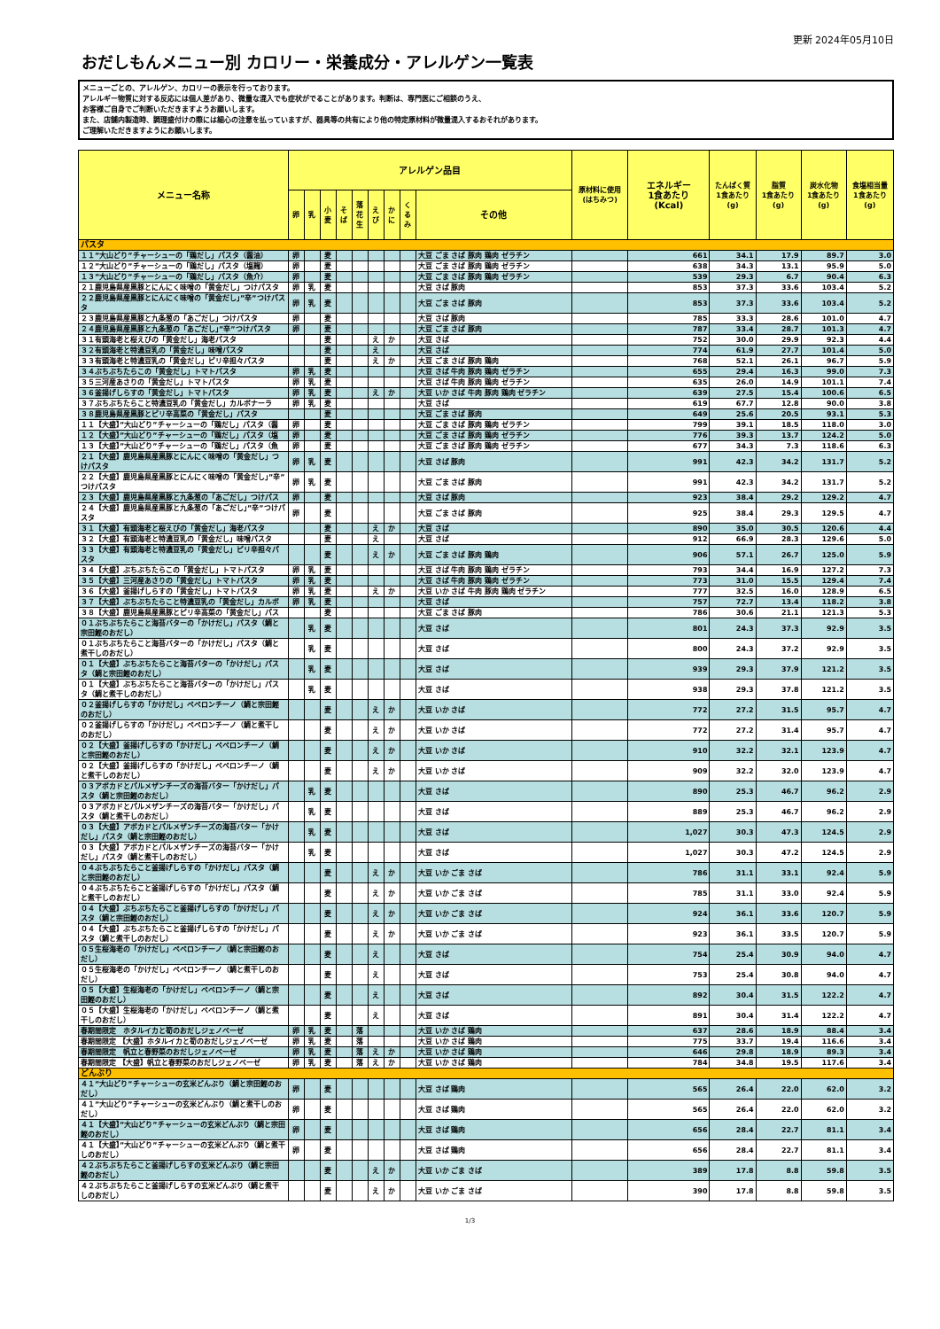更新 2024年05月10日
おだしもんメニュー別 カロリー・栄養成分・アレルゲン一覧表
メニューごとの、アレルゲン、カロリーの表示を行っております。
アレルギー物質に対する反応には個人差があり、微量な混入でも症状がでることがあります。判断は、専門医にご相談のうえ、
お客様ご自身でご判断いただきますようお願いします。
また、店舗内製造時、調理盛付けの際には細心の注意を払っていますが、器具等の共有により他の特定原材料が微量混入するおそれがあります。
ご理解いただきますようにお願いします。
| メニュー名称 | アレルゲン品目 | | | | | | | | | 原材料に使用 (はちみつ) | エネルギー 1食あたり (Kcal) | たんぱく質 1食あたり (g) | 脂質 1食あたり (g) | 炭水化物 1食あたり (g) | 食塩相当量 1食あたり (g) |
| --- | --- | --- | --- | --- | --- | --- | --- | --- | --- | --- | --- | --- | --- | --- | --- |
| | 卵 | 乳 | 小 麦 | そ ば | 落 花 生 | え び | か に | く る み | その他 | | | | | | |
| パスタ | | | | | | | | | | | | | | | |
| １１”大山どり”チャーシューの「鶏だし」パスタ（醤油） | 卵 | | 麦 | | | | | | 大豆 ごま さば 豚肉 鶏肉 ゼラチン | | 661 | 34.1 | 17.9 | 89.7 | 3.0 |
| １２”大山どり”チャーシューの「鶏だし」パスタ（塩麹） | 卵 | | 麦 | | | | | | 大豆 ごま さば 豚肉 鶏肉 ゼラチン | | 638 | 34.3 | 13.1 | 95.9 | 5.0 |
| １３”大山どり”チャーシューの「鶏だし」パスタ（魚介） | 卵 | | 麦 | | | | | | 大豆 ごま さば 豚肉 鶏肉 ゼラチン | | 539 | 29.3 | 6.7 | 90.4 | 6.3 |
| ２１鹿児島県産黒豚とにんにく味噌の「黄金だし」つけパスタ | 卵 | 乳 | 麦 | | | | | | 大豆 さば 豚肉 | | 853 | 37.3 | 33.6 | 103.4 | 5.2 |
| ２２鹿児島県産黒豚とにんにく味噌の「黄金だし」”辛”つけパスタ | 卵 | 乳 | 麦 | | | | | | 大豆 ごま さば 豚肉 | | 853 | 37.3 | 33.6 | 103.4 | 5.2 |
| ２３鹿児島県産黒豚と九条葱の「あごだし」つけパスタ | 卵 | | 麦 | | | | | | 大豆 さば 豚肉 | | 785 | 33.3 | 28.6 | 101.0 | 4.7 |
| ２４鹿児島県産黒豚と九条葱の「あごだし」”辛”つけパスタ | 卵 | | 麦 | | | | | | 大豆 ごま さば 豚肉 | | 787 | 33.4 | 28.7 | 101.3 | 4.7 |
| ３１有頭海老と桜えびの「黄金だし」海老パスタ | | | 麦 | | | え | か | | 大豆 さば | | 752 | 30.0 | 29.9 | 92.3 | 4.4 |
| ３２有頭海老と特濃豆乳の「黄金だし」味噌パスタ | | | 麦 | | | え | | | 大豆 さば | | 774 | 61.9 | 27.7 | 101.4 | 5.0 |
| ３３有頭海老と特濃豆乳の「黄金だし」ピリ辛担々パスタ | | | 麦 | | | え | か | | 大豆 ごま さば 豚肉 鶏肉 | | 768 | 52.1 | 26.1 | 96.7 | 5.9 |
| ３４ぶちぶちたらこの「黄金だし」トマトパスタ | 卵 | 乳 | 麦 | | | | | | 大豆 さば 牛肉 豚肉 鶏肉 ゼラチン | | 655 | 29.4 | 16.3 | 99.0 | 7.3 |
| ３５三河産あさりの「黄金だし」トマトパスタ | 卵 | 乳 | 麦 | | | | | | 大豆 さば 牛肉 豚肉 鶏肉 ゼラチン | | 635 | 26.0 | 14.9 | 101.1 | 7.4 |
| ３６釜揚げしらすの「黄金だし」トマトパスタ | 卵 | 乳 | 麦 | | | え | か | | 大豆 いか さば 牛肉 豚肉 鶏肉 ゼラチン | | 639 | 27.5 | 15.4 | 100.6 | 6.5 |
| ３７ぶちぶちたらこと特濃豆乳の「黄金だし」カルボナーラ | 卵 | 乳 | 麦 | | | | | | 大豆 さば | | 619 | 67.7 | 12.8 | 90.0 | 3.8 |
| ３８鹿児島県産黒豚とピリ辛高菜の「黄金だし」パスタ | | | 麦 | | | | | | 大豆 ごま さば 豚肉 | | 649 | 25.6 | 20.5 | 93.1 | 5.3 |
| １１【大盛】”大山どり”チャーシューの「鶏だし」パスタ（醤 | 卵 | | 麦 | | | | | | 大豆 ごま さば 豚肉 鶏肉 ゼラチン | | 799 | 39.1 | 18.5 | 118.0 | 3.0 |
| １２【大盛】”大山どり”チャーシューの「鶏だし」パスタ（塩 | 卵 | | 麦 | | | | | | 大豆 ごま さば 豚肉 鶏肉 ゼラチン | | 776 | 39.3 | 13.7 | 124.2 | 5.0 |
| １３【大盛】”大山どり”チャーシューの「鶏だし」パスタ（魚 | 卵 | | 麦 | | | | | | 大豆 ごま さば 豚肉 鶏肉 ゼラチン | | 677 | 34.3 | 7.3 | 118.6 | 6.3 |
| ２１【大盛】鹿児島県産黒豚とにんにく味噌の「黄金だし」つけパスタ | 卵 | 乳 | 麦 | | | | | | 大豆 さば 豚肉 | | 991 | 42.3 | 34.2 | 131.7 | 5.2 |
| ２２【大盛】鹿児島県産黒豚とにんにく味噌の「黄金だし」”辛”つけパスタ | 卵 | 乳 | 麦 | | | | | | 大豆 ごま さば 豚肉 | | 991 | 42.3 | 34.2 | 131.7 | 5.2 |
| ２３【大盛】鹿児島県産黒豚と九条葱の「あごだし」つけパス | 卵 | | 麦 | | | | | | 大豆 さば 豚肉 | | 923 | 38.4 | 29.2 | 129.2 | 4.7 |
| ２４【大盛】鹿児島県産黒豚と九条葱の「あごだし」”辛”つけパスタ | 卵 | | 麦 | | | | | | 大豆 ごま さば 豚肉 | | 925 | 38.4 | 29.3 | 129.5 | 4.7 |
| ３１【大盛】有頭海老と桜えびの「黄金だし」海老パスタ | | | 麦 | | | え | か | | 大豆 さば | | 890 | 35.0 | 30.5 | 120.6 | 4.4 |
| ３２【大盛】有頭海老と特濃豆乳の「黄金だし」味噌パスタ | | | 麦 | | | え | | | 大豆 さば | | 912 | 66.9 | 28.3 | 129.6 | 5.0 |
| ３３【大盛】有頭海老と特濃豆乳の「黄金だし」ピリ辛担々パスタ | | | 麦 | | | え | か | | 大豆 ごま さば 豚肉 鶏肉 | | 906 | 57.1 | 26.7 | 125.0 | 5.9 |
| ３４【大盛】ぶちぶちたらこの「黄金だし」トマトパスタ | 卵 | 乳 | 麦 | | | | | | 大豆 さば 牛肉 豚肉 鶏肉 ゼラチン | | 793 | 34.4 | 16.9 | 127.2 | 7.3 |
| ３５【大盛】三河産あさりの「黄金だし」トマトパスタ | 卵 | 乳 | 麦 | | | | | | 大豆 さば 牛肉 豚肉 鶏肉 ゼラチン | | 773 | 31.0 | 15.5 | 129.4 | 7.4 |
| ３６【大盛】釜揚げしらすの「黄金だし」トマトパスタ | 卵 | 乳 | 麦 | | | え | か | | 大豆 いか さば 牛肉 豚肉 鶏肉 ゼラチン | | 777 | 32.5 | 16.0 | 128.9 | 6.5 |
| ３７【大盛】ぶちぶちたらこと特濃豆乳の「黄金だし」カルボ | 卵 | 乳 | 麦 | | | | | | 大豆 さば | | 757 | 72.7 | 13.4 | 118.2 | 3.8 |
| ３８【大盛】鹿児島県産黒豚とピリ辛高菜の「黄金だし」パス | | | 麦 | | | | | | 大豆 ごま さば 豚肉 | | 786 | 30.6 | 21.1 | 121.3 | 5.3 |
| ０１ぶちぶちたらこと海苔バターの「かけだし」パスタ（鯛と宗田鰹のおだし） | | 乳 | 麦 | | | | | | 大豆 さば | | 801 | 24.3 | 37.3 | 92.9 | 3.5 |
| ０１ぶちぶちたらこと海苔バターの「かけだし」パスタ（鯛と煮干しのおだし） | | 乳 | 麦 | | | | | | 大豆 さば | | 800 | 24.3 | 37.2 | 92.9 | 3.5 |
| ０１【大盛】ぶちぶちたらこと海苔バターの「かけだし」パスタ（鯛と宗田鰹のおだし） | | 乳 | 麦 | | | | | | 大豆 さば | | 939 | 29.3 | 37.9 | 121.2 | 3.5 |
| ０１【大盛】ぶちぶちたらこと海苔バターの「かけだし」パスタ（鯛と煮干しのおだし） | | 乳 | 麦 | | | | | | 大豆 さば | | 938 | 29.3 | 37.8 | 121.2 | 3.5 |
| ０２釜揚げしらすの「かけだし」ペペロンチーノ（鯛と宗田鰹のおだし） | | | 麦 | | | え | か | | 大豆 いか さば | | 772 | 27.2 | 31.5 | 95.7 | 4.7 |
| ０２釜揚げしらすの「かけだし」ペペロンチーノ（鯛と煮干しのおだし） | | | 麦 | | | え | か | | 大豆 いか さば | | 772 | 27.2 | 31.4 | 95.7 | 4.7 |
| ０２【大盛】釜揚げしらすの「かけだし」ペペロンチーノ（鯛と宗田鰹のおだし） | | | 麦 | | | え | か | | 大豆 いか さば | | 910 | 32.2 | 32.1 | 123.9 | 4.7 |
| ０２【大盛】釜揚げしらすの「かけだし」ペペロンチーノ（鯛と煮干しのおだし） | | | 麦 | | | え | か | | 大豆 いか さば | | 909 | 32.2 | 32.0 | 123.9 | 4.7 |
| ０３アボカドとパルメザンチーズの海苔バター「かけだし」パスタ（鯛と宗田鰹のおだし） | | 乳 | 麦 | | | | | | 大豆 さば | | 890 | 25.3 | 46.7 | 96.2 | 2.9 |
| ０３アボカドとパルメザンチーズの海苔バター「かけだし」パスタ（鯛と煮干しのおだし） | | 乳 | 麦 | | | | | | 大豆 さば | | 889 | 25.3 | 46.7 | 96.2 | 2.9 |
| ０３【大盛】アボカドとパルメザンチーズの海苔バター「かけだし」パスタ（鯛と宗田鰹のおだし） | | 乳 | 麦 | | | | | | 大豆 さば | | 1,027 | 30.3 | 47.3 | 124.5 | 2.9 |
| ０３【大盛】アボカドとパルメザンチーズの海苔バター「かけだし」パスタ（鯛と煮干しのおだし） | | 乳 | 麦 | | | | | | 大豆 さば | | 1,027 | 30.3 | 47.2 | 124.5 | 2.9 |
| ０４ぶちぶちたらこと釜揚げしらすの「かけだし」パスタ（鯛と宗田鰹のおだし） | | | 麦 | | | え | か | | 大豆 いか ごま さば | | 786 | 31.1 | 33.1 | 92.4 | 5.9 |
| ０４ぶちぶちたらこと釜揚げしらすの「かけだし」パスタ（鯛と煮干しのおだし） | | | 麦 | | | え | か | | 大豆 いか ごま さば | | 785 | 31.1 | 33.0 | 92.4 | 5.9 |
| ０４【大盛】ぶちぶちたらこと釜揚げしらすの「かけだし」パスタ（鯛と宗田鰹のおだし） | | | 麦 | | | え | か | | 大豆 いか ごま さば | | 924 | 36.1 | 33.6 | 120.7 | 5.9 |
| ０４【大盛】ぶちぶちたらこと釜揚げしらすの「かけだし」パスタ（鯛と煮干しのおだし） | | | 麦 | | | え | か | | 大豆 いか ごま さば | | 923 | 36.1 | 33.5 | 120.7 | 5.9 |
| ０５生桜海老の「かけだし」ペペロンチーノ（鯛と宗田鰹のおだし） | | | 麦 | | | え | | | 大豆 さば | | 754 | 25.4 | 30.9 | 94.0 | 4.7 |
| ０５生桜海老の「かけだし」ペペロンチーノ（鯛と煮干しのおだし） | | | 麦 | | | え | | | 大豆 さば | | 753 | 25.4 | 30.8 | 94.0 | 4.7 |
| ０５【大盛】生桜海老の「かけだし」ペペロンチーノ（鯛と宗田鰹のおだし） | | | 麦 | | | え | | | 大豆 さば | | 892 | 30.4 | 31.5 | 122.2 | 4.7 |
| ０５【大盛】生桜海老の「かけだし」ペペロンチーノ（鯛と煮干しのおだし） | | | 麦 | | | え | | | 大豆 さば | | 891 | 30.4 | 31.4 | 122.2 | 4.7 |
| 春期間限定 ホタルイカと筍のおだしジェノベーゼ | 卵 | 乳 | 麦 | | 落 | | | | 大豆 いか さば 鶏肉 | | 637 | 28.6 | 18.9 | 88.4 | 3.4 |
| 春期間限定 【大盛】ホタルイカと筍のおだしジェノベーゼ | 卵 | 乳 | 麦 | | 落 | | | | 大豆 いか さば 鶏肉 | | 775 | 33.7 | 19.4 | 116.6 | 3.4 |
| 春期間限定 帆立と春野菜のおだしジェノベーゼ | 卵 | 乳 | 麦 | | 落 | え | か | | 大豆 いか さば 鶏肉 | | 646 | 29.8 | 18.9 | 89.3 | 3.4 |
| 春期間限定 【大盛】帆立と春野菜のおだしジェノベーゼ | 卵 | 乳 | 麦 | | 落 | え | か | | 大豆 いか さば 鶏肉 | | 784 | 34.8 | 19.5 | 117.6 | 3.4 |
| どんぶり | | | | | | | | | | | | | | | |
| ４１”大山どり”チャーシューの玄米どんぶり（鯛と宗田鰹のおだし） | 卵 | | 麦 | | | | | | 大豆 さば 鶏肉 | | 565 | 26.4 | 22.0 | 62.0 | 3.2 |
| ４１”大山どり”チャーシューの玄米どんぶり（鯛と煮干しのおだし） | 卵 | | 麦 | | | | | | 大豆 さば 鶏肉 | | 565 | 26.4 | 22.0 | 62.0 | 3.2 |
| ４１【大盛】”大山どり”チャーシューの玄米どんぶり（鯛と宗田鰹のおだし） | 卵 | | 麦 | | | | | | 大豆 さば 鶏肉 | | 656 | 28.4 | 22.7 | 81.1 | 3.4 |
| ４１【大盛】”大山どり”チャーシューの玄米どんぶり（鯛と煮干しのおだし） | 卵 | | 麦 | | | | | | 大豆 さば 鶏肉 | | 656 | 28.4 | 22.7 | 81.1 | 3.4 |
| ４２ぶちぶちたらこと釜揚げしらすの玄米どんぶり（鯛と宗田鰹のおだし） | | | 麦 | | | え | か | | 大豆 いか ごま さば | | 389 | 17.8 | 8.8 | 59.8 | 3.5 |
| ４２ぶちぶちたらこと釜揚げしらすの玄米どんぶり（鯛と煮干しのおだし） | | | 麦 | | | え | か | | 大豆 いか ごま さば | | 390 | 17.8 | 8.8 | 59.8 | 3.5 |
1/3